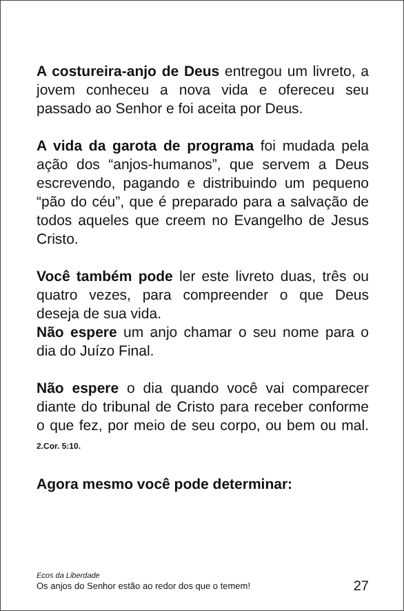A costureira-anjo de Deus entregou um livreto, a jovem conheceu a nova vida e ofereceu seu passado ao Senhor e foi aceita por Deus.
A vida da garota de programa foi mudada pela ação dos “anjos-humanos”, que servem a Deus escrevendo, pagando e distribuindo um pequeno “pão do céu”, que é preparado para a salvação de todos aqueles que creem no Evangelho de Jesus Cristo.
Você também pode ler este livreto duas, três ou quatro vezes, para compreender o que Deus deseja de sua vida.
Não espere um anjo chamar o seu nome para o dia do Juízo Final.
Não espere o dia quando você vai comparecer diante do tribunal de Cristo para receber conforme o que fez, por meio de seu corpo, ou bem ou mal. 2.Cor. 5:10.
Agora mesmo você pode determinar:
Ecos da Liberdade
Os anjos do Senhor estão ao redor dos que o temem!
27